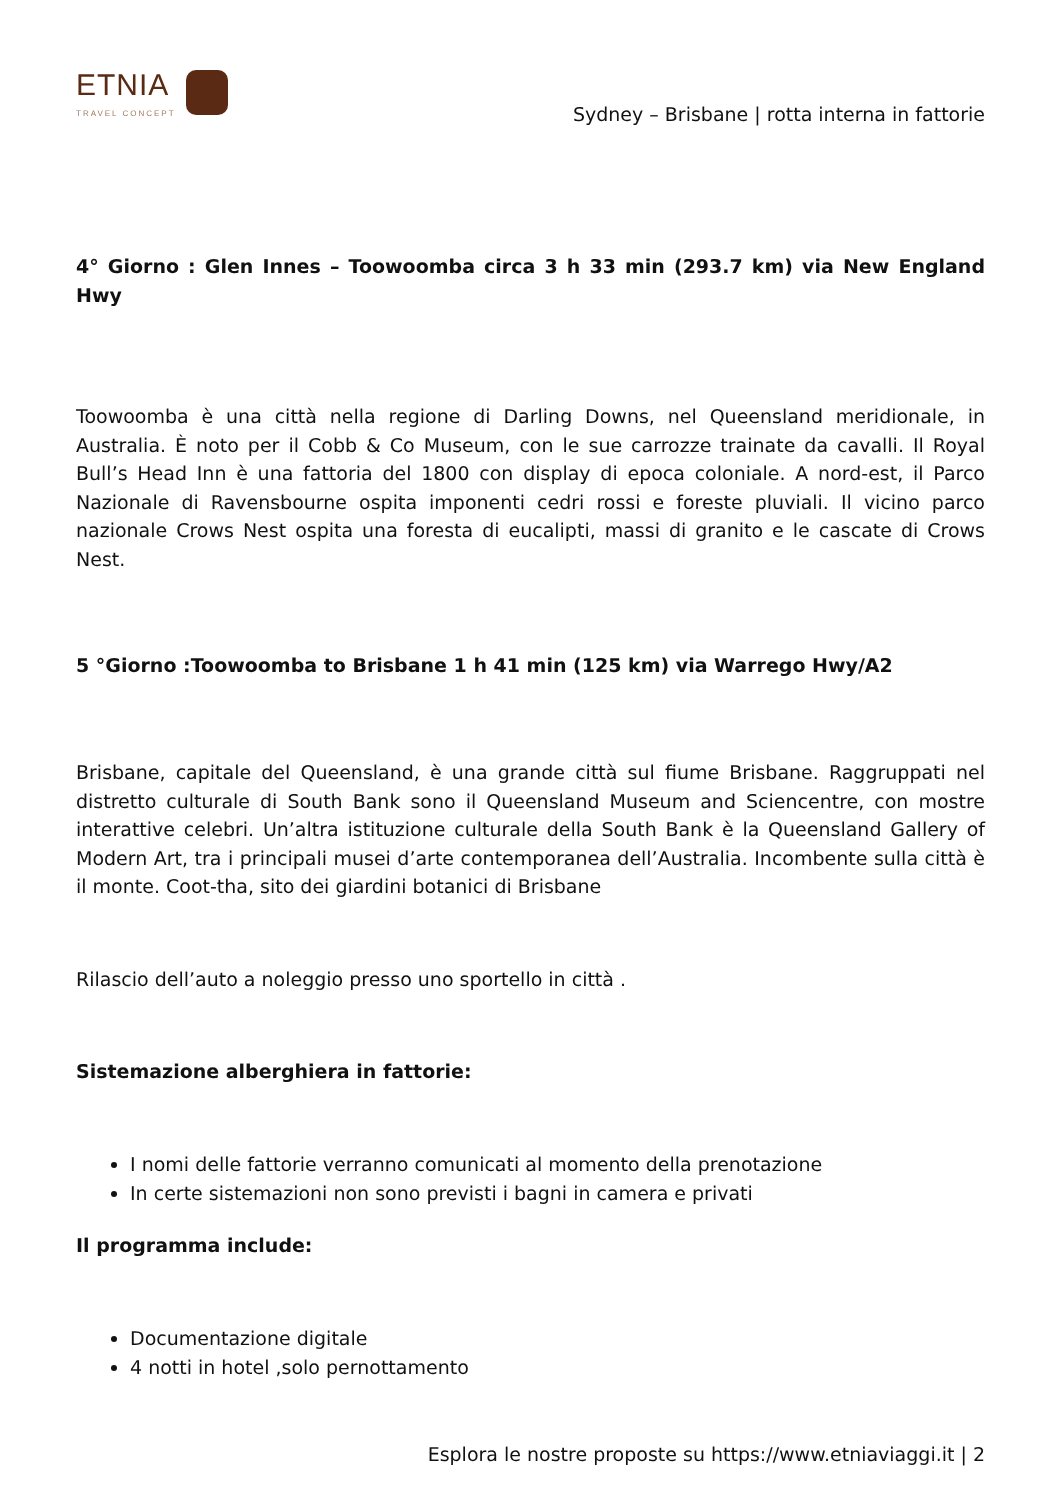ETNIA
TRAVEL CONCEPT
Sydney – Brisbane | rotta interna in fattorie
4° Giorno : Glen Innes – Toowoomba circa 3 h 33 min (293.7 km) via New England Hwy
Toowoomba è una città nella regione di Darling Downs, nel Queensland meridionale, in Australia. È noto per il Cobb & Co Museum, con le sue carrozze trainate da cavalli. Il Royal Bull’s Head Inn è una fattoria del 1800 con display di epoca coloniale. A nord-est, il Parco Nazionale di Ravensbourne ospita imponenti cedri rossi e foreste pluviali. Il vicino parco nazionale Crows Nest ospita una foresta di eucalipti, massi di granito e le cascate di Crows Nest.
5 °Giorno :Toowoomba to Brisbane 1 h 41 min (125 km) via Warrego Hwy/A2
Brisbane, capitale del Queensland, è una grande città sul fiume Brisbane. Raggruppati nel distretto culturale di South Bank sono il Queensland Museum and Sciencentre, con mostre interattive celebri. Un’altra istituzione culturale della South Bank è la Queensland Gallery of Modern Art, tra i principali musei d’arte contemporanea dell’Australia. Incombente sulla città è il monte. Coot-tha, sito dei giardini botanici di Brisbane
Rilascio dell’auto a noleggio presso uno sportello in città .
Sistemazione alberghiera in fattorie:
I nomi delle fattorie verranno comunicati al momento della prenotazione
In certe sistemazioni non sono previsti i bagni in camera e privati
Il programma include:
Documentazione digitale
4 notti in hotel ,solo pernottamento
Esplora le nostre proposte su https://www.etniaviaggi.it | 2